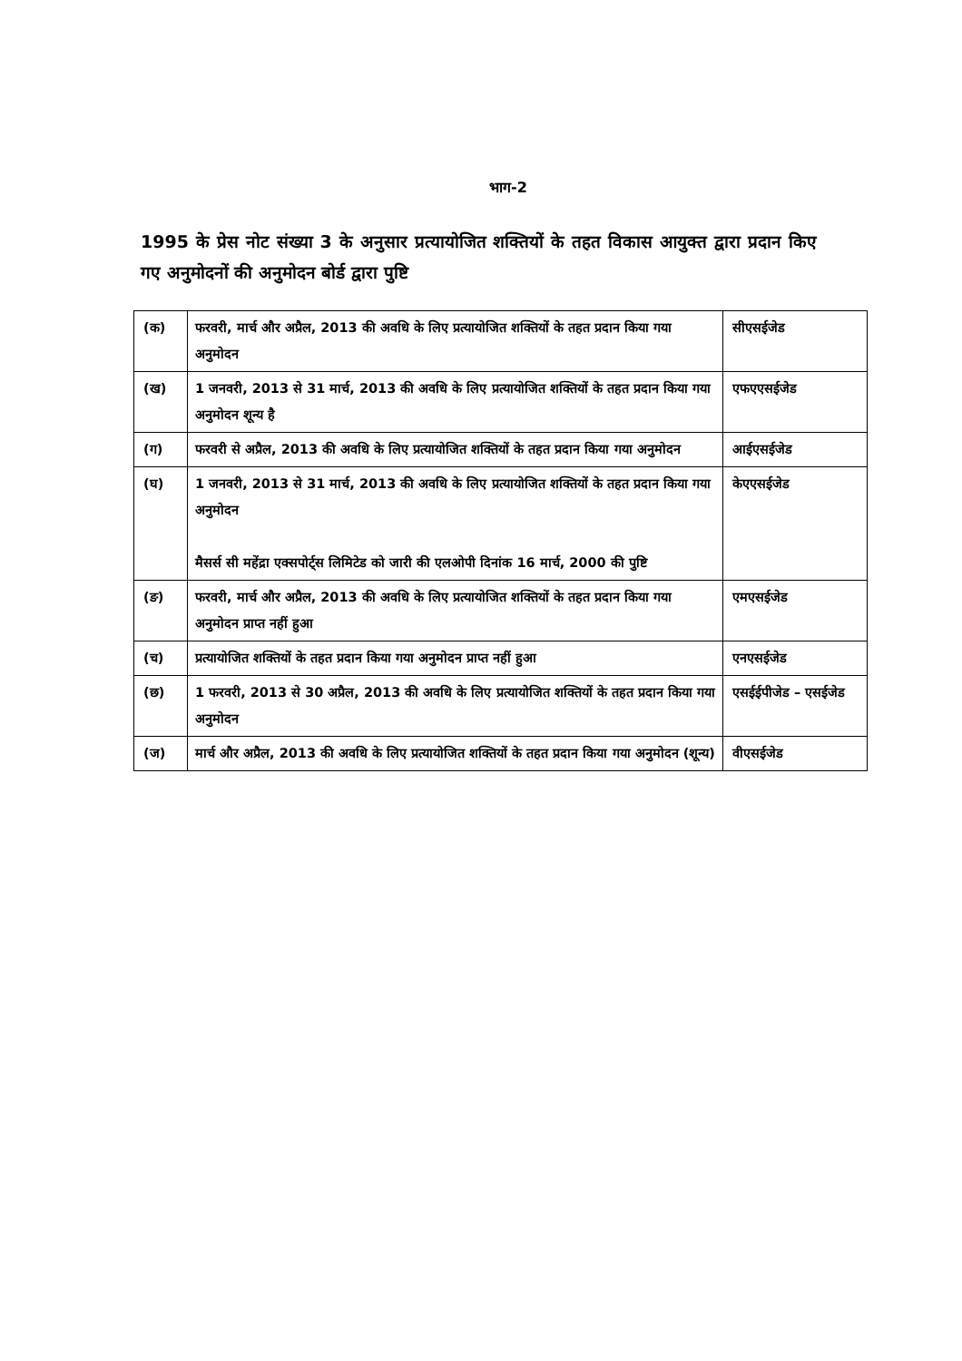भाग-2
1995 के प्रेस नोट संख्या 3 के अनुसार प्रत्यायोजित शक्तियों के तहत विकास आयुक्त द्वारा प्रदान किए गए अनुमोदनों की अनुमोदन बोर्ड द्वारा पुष्टि
| (क) | फरवरी, मार्च और अप्रैल, 2013 की अवधि के लिए प्रत्यायोजित शक्तियों के तहत प्रदान किया गया अनुमोदन | सीएसईजेड |
| (ख) | 1 जनवरी, 2013 से 31 मार्च, 2013 की अवधि के लिए प्रत्यायोजित शक्तियों के तहत प्रदान किया गया अनुमोदन शून्य है | एफएएसईजेड |
| (ग) | फरवरी से अप्रैल, 2013 की अवधि के लिए प्रत्यायोजित शक्तियों के तहत प्रदान किया गया अनुमोदन | आईएसईजेड |
| (घ) | 1 जनवरी, 2013 से 31 मार्च, 2013 की अवधि के लिए प्रत्यायोजित शक्तियों के तहत प्रदान किया गया अनुमोदन मैसर्स सी महेंद्रा एक्सपोर्ट्स लिमिटेड को जारी की एलओपी दिनांक 16 मार्च, 2000 की पुष्टि | केएएसईजेड |
| (ङ) | फरवरी, मार्च और अप्रैल, 2013 की अवधि के लिए प्रत्यायोजित शक्तियों के तहत प्रदान किया गया अनुमोदन प्राप्त नहीं हुआ | एमएसईजेड |
| (च) | प्रत्यायोजित शक्तियों के तहत प्रदान किया गया अनुमोदन प्राप्त नहीं हुआ | एनएसईजेड |
| (छ) | 1 फरवरी, 2013 से 30 अप्रैल, 2013 की अवधि के लिए प्रत्यायोजित शक्तियों के तहत प्रदान किया गया अनुमोदन | एसईईपीजेड – एसईजेड |
| (ज) | मार्च और अप्रैल, 2013 की अवधि के लिए प्रत्यायोजित शक्तियों के तहत प्रदान किया गया अनुमोदन (शून्य) | वीएसईजेड |